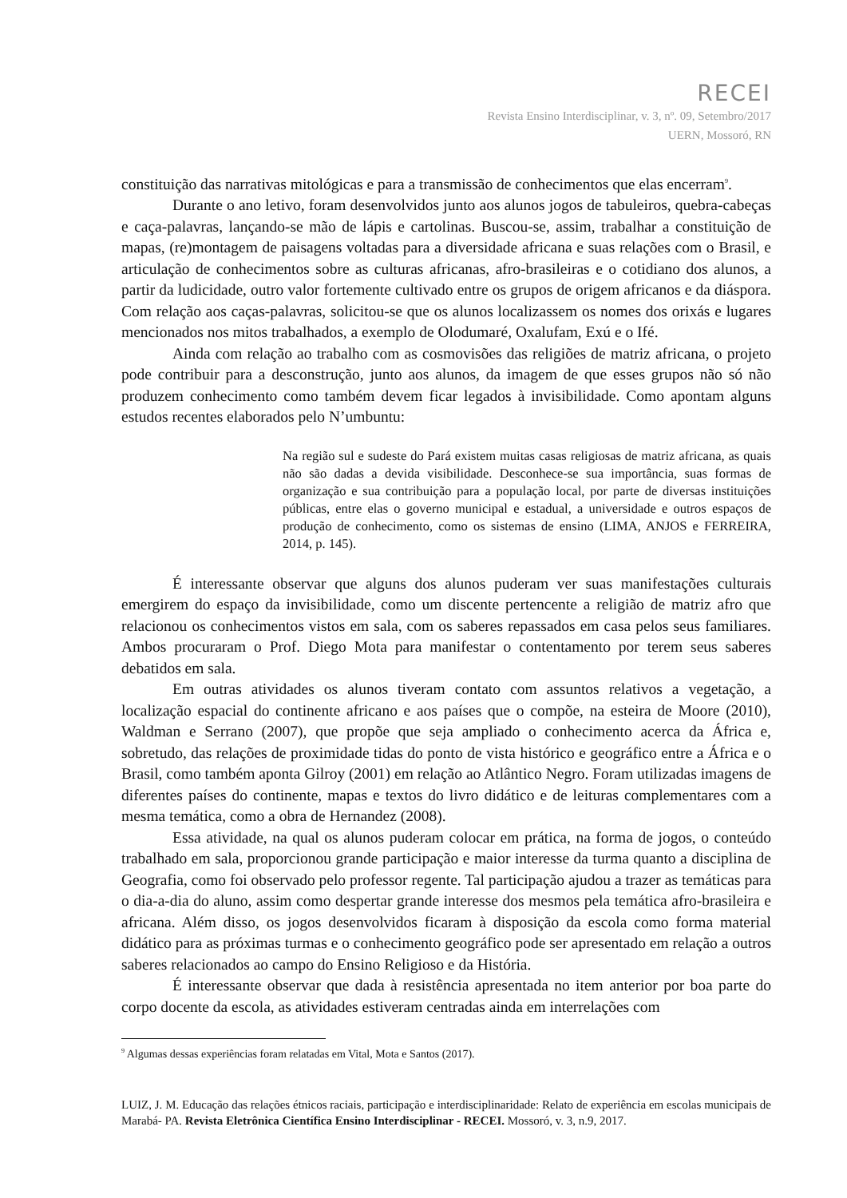RECEI
Revista Ensino Interdisciplinar, v. 3, nº. 09, Setembro/2017
UERN, Mossoró, RN
constituição das narrativas mitológicas e para a transmissão de conhecimentos que elas encerram<sup>9</sup>.
Durante o ano letivo, foram desenvolvidos junto aos alunos jogos de tabuleiros, quebra-cabeças e caça-palavras, lançando-se mão de lápis e cartolinas. Buscou-se, assim, trabalhar a constituição de mapas, (re)montagem de paisagens voltadas para a diversidade africana e suas relações com o Brasil, e articulação de conhecimentos sobre as culturas africanas, afro-brasileiras e o cotidiano dos alunos, a partir da ludicidade, outro valor fortemente cultivado entre os grupos de origem africanos e da diáspora. Com relação aos caças-palavras, solicitou-se que os alunos localizassem os nomes dos orixás e lugares mencionados nos mitos trabalhados, a exemplo de Olodumaré, Oxalufam, Exú e o Ifé.
Ainda com relação ao trabalho com as cosmovisões das religiões de matriz africana, o projeto pode contribuir para a desconstrução, junto aos alunos, da imagem de que esses grupos não só não produzem conhecimento como também devem ficar legados à invisibilidade. Como apontam alguns estudos recentes elaborados pelo N’umbuntu:
Na região sul e sudeste do Pará existem muitas casas religiosas de matriz africana, as quais não são dadas a devida visibilidade. Desconhece-se sua importância, suas formas de organização e sua contribuição para a população local, por parte de diversas instituições públicas, entre elas o governo municipal e estadual, a universidade e outros espaços de produção de conhecimento, como os sistemas de ensino (LIMA, ANJOS e FERREIRA, 2014, p. 145).
É interessante observar que alguns dos alunos puderam ver suas manifestações culturais emergirem do espaço da invisibilidade, como um discente pertencente a religião de matriz afro que relacionou os conhecimentos vistos em sala, com os saberes repassados em casa pelos seus familiares. Ambos procuraram o Prof. Diego Mota para manifestar o contentamento por terem seus saberes debatidos em sala.
Em outras atividades os alunos tiveram contato com assuntos relativos a vegetação, a localização espacial do continente africano e aos países que o compõe, na esteira de Moore (2010), Waldman e Serrano (2007), que propõe que seja ampliado o conhecimento acerca da África e, sobretudo, das relações de proximidade tidas do ponto de vista histórico e geográfico entre a África e o Brasil, como também aponta Gilroy (2001) em relação ao Atlântico Negro. Foram utilizadas imagens de diferentes países do continente, mapas e textos do livro didático e de leituras complementares com a mesma temática, como a obra de Hernandez (2008).
Essa atividade, na qual os alunos puderam colocar em prática, na forma de jogos, o conteúdo trabalhado em sala, proporcionou grande participação e maior interesse da turma quanto a disciplina de Geografia, como foi observado pelo professor regente. Tal participação ajudou a trazer as temáticas para o dia-a-dia do aluno, assim como despertar grande interesse dos mesmos pela temática afro-brasileira e africana. Além disso, os jogos desenvolvidos ficaram à disposição da escola como forma material didático para as próximas turmas e o conhecimento geográfico pode ser apresentado em relação a outros saberes relacionados ao campo do Ensino Religioso e da História.
É interessante observar que dada à resistência apresentada no item anterior por boa parte do corpo docente da escola, as atividades estiveram centradas ainda em interrelações com
<sup>9</sup> Algumas dessas experiências foram relatadas em Vital, Mota e Santos (2017).
LUIZ, J. M. Educação das relações étnicos raciais, participação e interdisciplinaridade: Relato de experiência em escolas municipais de Marabá- PA. Revista Eletrônica Científica Ensino Interdisciplinar - RECEI. Mossoró, v. 3, n.9, 2017.